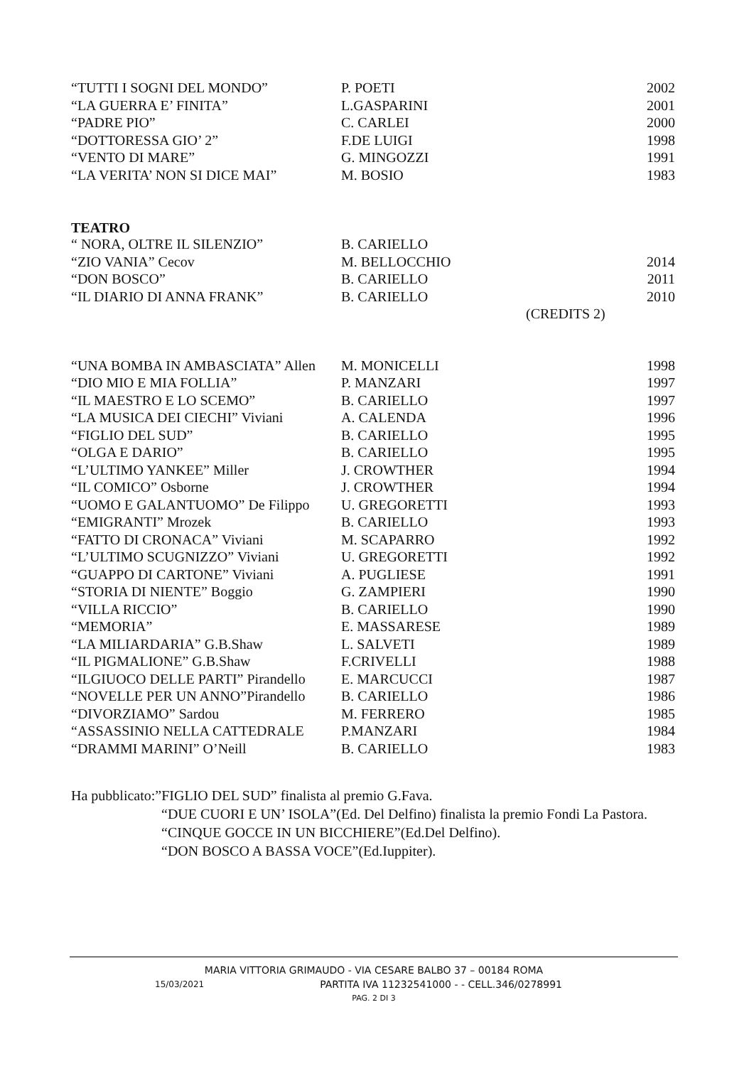| “TUTTI I SOGNI DEL MONDO” | P. POETI | 2002 |
| “LA GUERRA E’ FINITA” | L.GASPARINI | 2001 |
| “PADRE PIO” | C. CARLEI | 2000 |
| “DOTTORESSA GIO’ 2” | F.DE LUIGI | 1998 |
| “VENTO DI MARE” | G. MINGOZZI | 1991 |
| “LA VERITA’ NON SI DICE MAI” | M. BOSIO | 1983 |
TEATRO
| “ NORA, OLTRE IL SILENZIO” | B. CARIELLO | |
| “ZIO VANIA” Cecov | M. BELLOCCHIO | 2014 |
| “DON BOSCO” | B. CARIELLO | 2011 |
| “IL DIARIO DI ANNA FRANK” | B. CARIELLO | 2010 |
| | | (CREDITS 2) |
| “UNA BOMBA IN AMBASCIATA” Allen | M. MONICELLI | 1998 |
| “DIO MIO E MIA FOLLIA” | P. MANZARI | 1997 |
| “IL MAESTRO E LO SCEMO” | B. CARIELLO | 1997 |
| “LA MUSICA DEI CIECHI” Viviani | A. CALENDA | 1996 |
| “FIGLIO DEL SUD” | B. CARIELLO | 1995 |
| “OLGA E DARIO” | B. CARIELLO | 1995 |
| “L’ULTIMO YANKEE” Miller | J. CROWTHER | 1994 |
| “IL COMICO” Osborne | J. CROWTHER | 1994 |
| “UOMO E GALANTUOMO” De Filippo | U. GREGORETTI | 1993 |
| “EMIGRANTI” Mrozek | B. CARIELLO | 1993 |
| “FATTO DI CRONACA” Viviani | M. SCAPARRO | 1992 |
| “L’ULTIMO SCUGNIZZO” Viviani | U. GREGORETTI | 1992 |
| “GUAPPO DI CARTONE” Viviani | A. PUGLIESE | 1991 |
| “STORIA DI NIENTE” Boggio | G. ZAMPIERI | 1990 |
| “VILLA RICCIO” | B. CARIELLO | 1990 |
| “MEMORIA” | E. MASSARESE | 1989 |
| “LA MILIARDARIA” G.B.Shaw | L. SALVETI | 1989 |
| “IL PIGMALIONE” G.B.Shaw | F.CRIVELLI | 1988 |
| “ILGIUOCO DELLE PARTI” Pirandello | E. MARCUCCI | 1987 |
| “NOVELLE PER UN ANNO”Pirandello | B. CARIELLO | 1986 |
| “DIVORZIAMO” Sardou | M. FERRERO | 1985 |
| “ASSASSINIO NELLA CATTEDRALE | P.MANZARI | 1984 |
| “DRAMMI MARINI” O’Neill | B. CARIELLO | 1983 |
Ha pubblicato:”FIGLIO DEL SUD” finalista al premio G.Fava.
“DUE CUORI E UN’ ISOLA”(Ed. Del Delfino) finalista la premio Fondi La Pastora.
“CINQUE GOCCE IN UN BICCHIERE”(Ed.Del Delfino).
“DON BOSCO A BASSA VOCE”(Ed.Iuppiter).
MARIA VITTORIA GRIMAUDO - VIA CESARE BALBO 37 – 00184 ROMA
15/03/2021 PARTITA IVA 11232541000 - - CELL.346/0278991
PAG. 2 DI 3